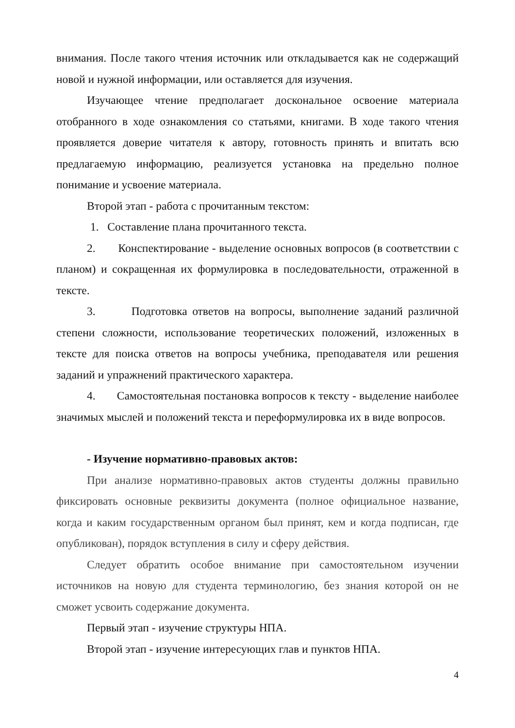внимания. После такого чтения источник или откладывается как не содержащий новой и нужной информации, или оставляется для изучения.
Изучающее чтение предполагает доскональное освоение материала отобранного в ходе ознакомления со статьями, книгами. В ходе такого чтения проявляется доверие читателя к автору, готовность принять и впитать всю предлагаемую информацию, реализуется установка на предельно полное понимание и усвоение материала.
Второй этап - работа с прочитанным текстом:
1. Составление плана прочитанного текста.
2. Конспектирование - выделение основных вопросов (в соответствии с планом) и сокращенная их формулировка в последовательности, отраженной в тексте.
3. Подготовка ответов на вопросы, выполнение заданий различной степени сложности, использование теоретических положений, изложенных в тексте для поиска ответов на вопросы учебника, преподавателя или решения заданий и упражнений практического характера.
4. Самостоятельная постановка вопросов к тексту - выделение наиболее значимых мыслей и положений текста и переформулировка их в виде вопросов.
- Изучение нормативно-правовых актов:
При анализе нормативно-правовых актов студенты должны правильно фиксировать основные реквизиты документа (полное официальное название, когда и каким государственным органом был принят, кем и когда подписан, где опубликован), порядок вступления в силу и сферу действия.
Следует обратить особое внимание при самостоятельном изучении источников на новую для студента терминологию, без знания которой он не сможет усвоить содержание документа.
Первый этап - изучение структуры НПА.
Второй этап - изучение интересующих глав и пунктов НПА.
4